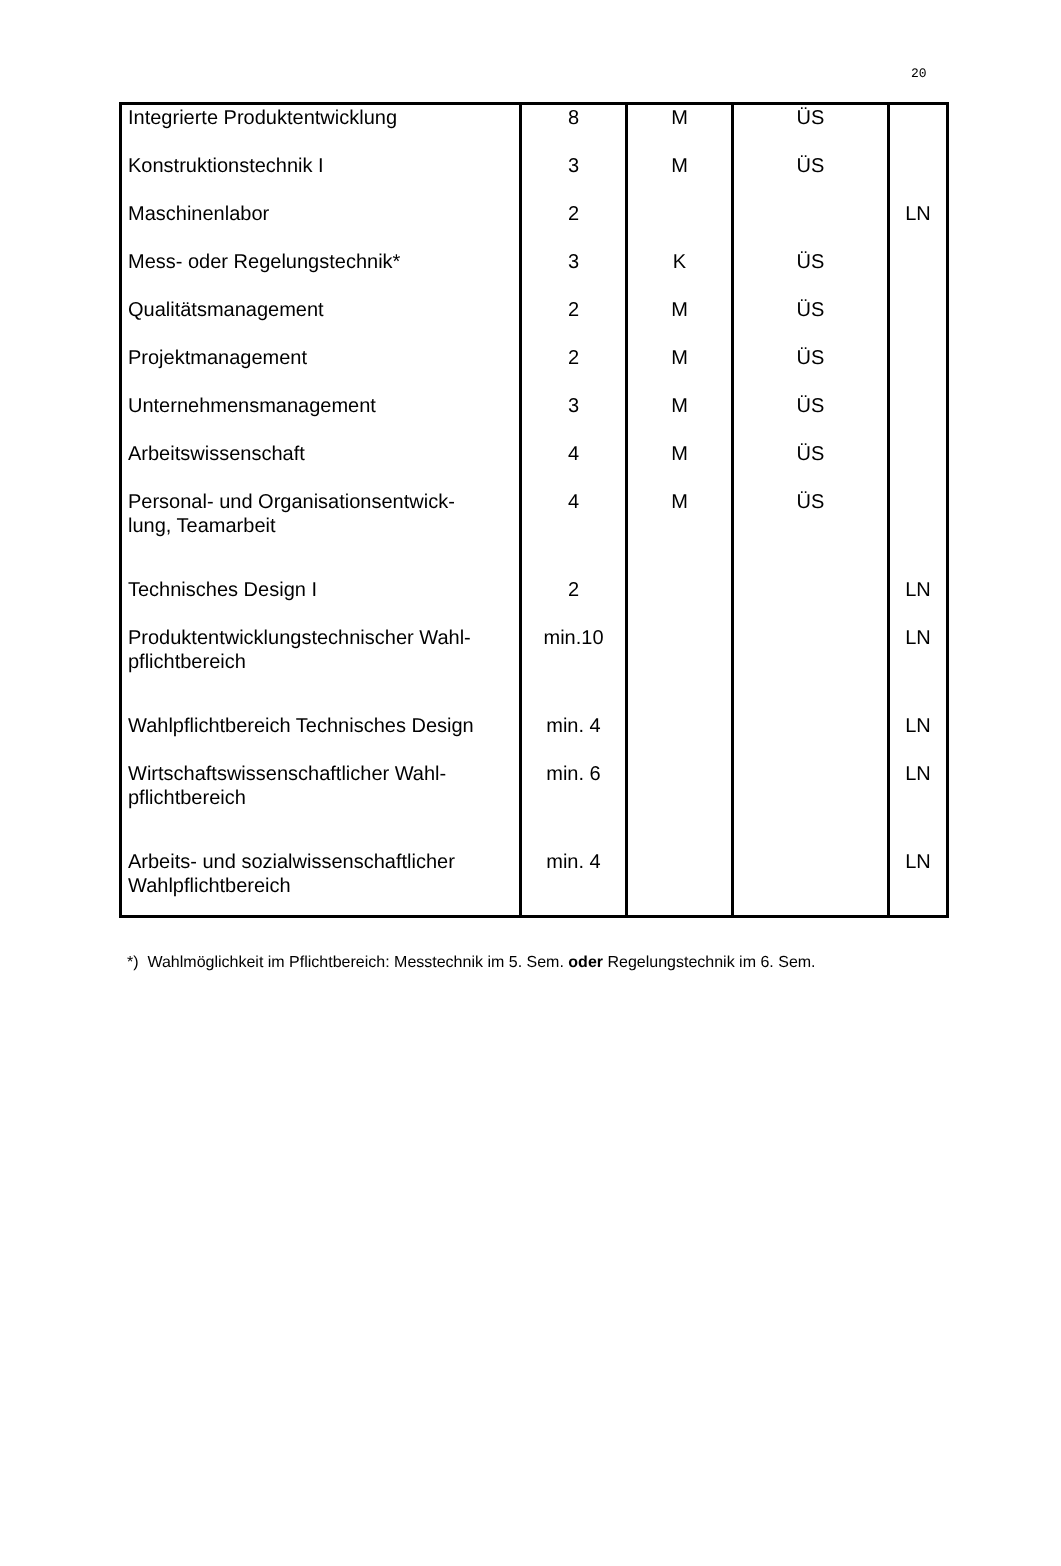20
| Integrierte Produktentwicklung | 8 | M | ÜS | |
| Konstruktionstechnik I | 3 | M | ÜS | |
| Maschinenlabor | 2 | | | LN |
| Mess- oder Regelungstechnik* | 3 | K | ÜS | |
| Qualitätsmanagement | 2 | M | ÜS | |
| Projektmanagement | 2 | M | ÜS | |
| Unternehmensmanagement | 3 | M | ÜS | |
| Arbeitswissenschaft | 4 | M | ÜS | |
| Personal- und Organisationsentwick- lung, Teamarbeit | 4 | M | ÜS | |
| Technisches Design I | 2 | | | LN |
| Produktentwicklungstechnischer Wahl- pflichtbereich | min.10 | | | LN |
| Wahlpflichtbereich Technisches Design | min. 4 | | | LN |
| Wirtschaftswissenschaftlicher Wahl- pflichtbereich | min. 6 | | | LN |
| Arbeits- und sozialwissenschaftlicher Wahlpflichtbereich | min. 4 | | | LN |
*) Wahlmöglichkeit im Pflichtbereich: Messtechnik im 5. Sem. oder Regelungstechnik im 6. Sem.